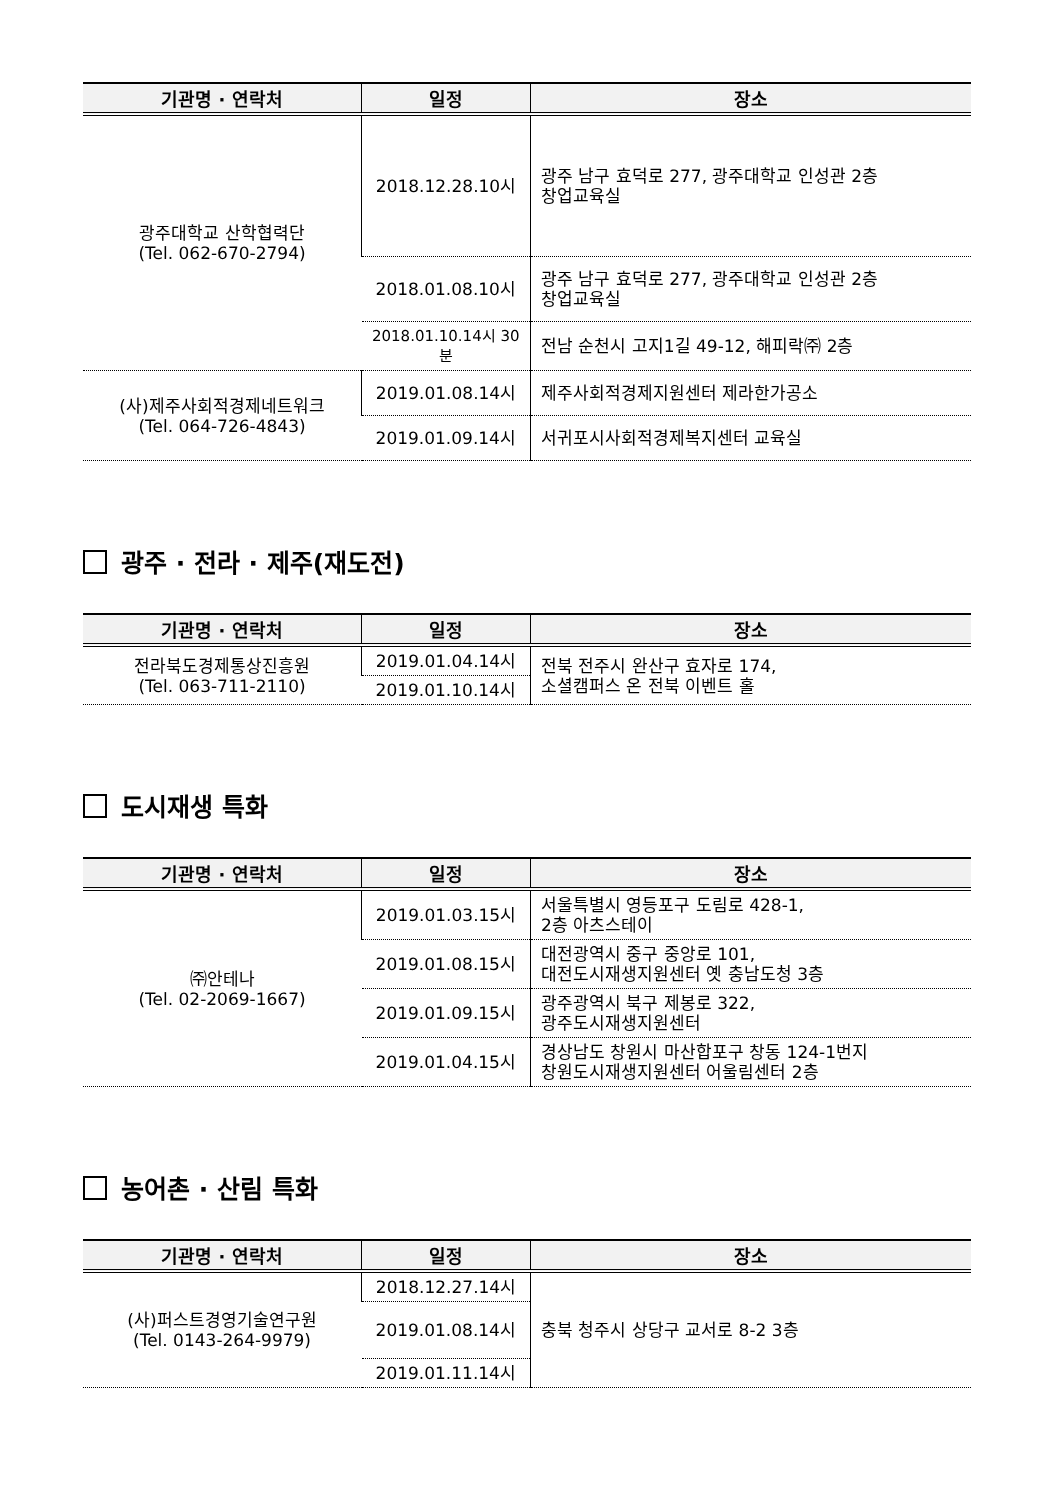| 기관명 · 연락처 | 일정 | 장소 |
| --- | --- | --- |
| 광주대학교 산학협력단 (Tel. 062-670-2794) | 2018.12.28.10시 | 광주 남구 효덕로 277, 광주대학교 인성관 2층 창업교육실 |
| | 2018.01.08.10시 | 광주 남구 효덕로 277, 광주대학교 인성관 2층 창업교육실 |
| | 2018.01.10.14시 30분 | 전남 순천시 고지1길 49-12, 해피락㈜ 2층 |
| (사)제주사회적경제네트워크 (Tel. 064-726-4843) | 2019.01.08.14시 | 제주사회적경제지원센터 제라한가공소 |
| | 2019.01.09.14시 | 서귀포시사회적경제복지센터 교육실 |
광주 · 전라 · 제주(재도전)
| 기관명 · 연락처 | 일정 | 장소 |
| --- | --- | --- |
| 전라북도경제통상진흥원 (Tel. 063-711-2110) | 2019.01.04.14시 | 전북 전주시 완산구 효자로 174, 소셜캠퍼스 온 전북 이벤트 홀 |
| | 2019.01.10.14시 | |
도시재생 특화
| 기관명 · 연락처 | 일정 | 장소 |
| --- | --- | --- |
| ㈜안테나 (Tel. 02-2069-1667) | 2019.01.03.15시 | 서울특별시 영등포구 도림로 428-1, 2층 아츠스테이 |
| | 2019.01.08.15시 | 대전광역시 중구 중앙로 101, 대전도시재생지원센터 옛 충남도청 3층 |
| | 2019.01.09.15시 | 광주광역시 북구 제봉로 322, 광주도시재생지원센터 |
| | 2019.01.04.15시 | 경상남도 창원시 마산합포구 창동 124-1번지 창원도시재생지원센터 어울림센터 2층 |
농어촌 · 산림 특화
| 기관명 · 연락처 | 일정 | 장소 |
| --- | --- | --- |
| (사)퍼스트경영기술연구원 (Tel. 0143-264-9979) | 2018.12.27.14시 | 충북 청주시 상당구 교서로 8-2 3층 |
| | 2019.01.08.14시 | |
| | 2019.01.11.14시 | |